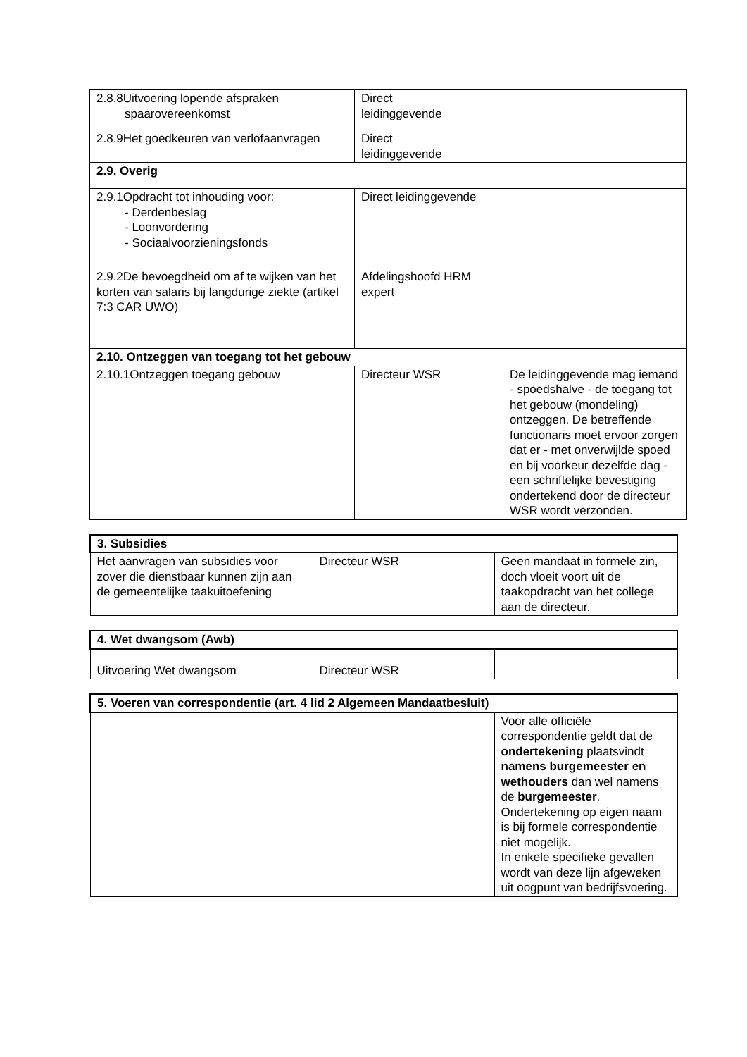| 2.8.8Uitvoering lopende afspraken spaarovereenkomst | Direct leidinggevende | |
| 2.8.9Het goedkeuren van verlofaanvragen | Direct leidinggevende | |
| 2.9. Overig | | |
| 2.9.1Opdracht tot inhouding voor: - Derdenbeslag - Loonvordering - Sociaalvoorzieningsfonds | Direct leidinggevende | |
| 2.9.2De bevoegdheid om af te wijken van het korten van salaris bij langdurige ziekte (artikel 7:3 CAR UWO) | Afdelingshoofd HRM expert | |
| 2.10. Ontzeggen van toegang tot het gebouw | | |
| 2.10.1Ontzeggen toegang gebouw | Directeur WSR | De leidinggevende mag iemand - spoedshalve - de toegang tot het gebouw (mondeling) ontzeggen. De betreffende functionaris moet ervoor zorgen dat er - met onverwijlde spoed en bij voorkeur dezelfde dag - een schriftelijke bevestiging ondertekend door de directeur WSR wordt verzonden. |
| 3. Subsidies | | |
| --- | --- | --- |
| Het aanvragen van subsidies voor zover die dienstbaar kunnen zijn aan de gemeentelijke taakuitoefening | Directeur WSR | Geen mandaat in formele zin, doch vloeit voort uit de taakopdracht van het college aan de directeur. |
| 4. Wet dwangsom (Awb) | | |
| --- | --- | --- |
| Uitvoering Wet dwangsom | Directeur WSR | |
| 5. Voeren van correspondentie (art. 4 lid 2 Algemeen Mandaatbesluit) | | |
| --- | --- | --- |
| | | Voor alle officiële correspondentie geldt dat de ondertekening plaatsvindt namens burgemeester en wethouders dan wel namens de burgemeester . Ondertekening op eigen naam is bij formele correspondentie niet mogelijk. In enkele specifieke gevallen wordt van deze lijn afgeweken uit oogpunt van bedrijfsvoering. |